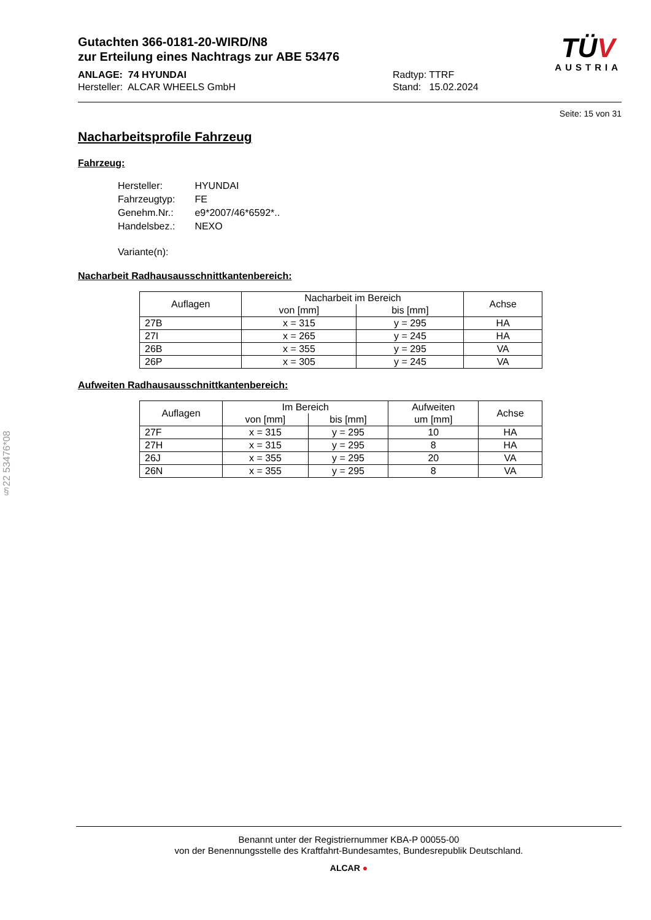Gutachten 366-0181-20-WIRD/N8
zur Erteilung eines Nachtrags zur ABE 53476
ANLAGE: 74 HYUNDAI
Hersteller: ALCAR WHEELS GmbH
Radtyp: TTRF
Stand: 15.02.2024
TÜV
AUSTRIA
Seite: 15 von 31
Nacharbeitsprofile Fahrzeug
Fahrzeug:
| Hersteller: | HYUNDAI |
| Fahrzeugtyp: | FE |
| Genehm.Nr.: | e9*2007/46*6592*.. |
| Handelsbez.: | NEXO |
| Variante(n): | |
Nacharbeit Radhausausschnittkantenbereich:
| Auflagen | Nacharbeit im Bereich | | Achse |
| --- | --- | --- | --- |
| | von [mm] | bis [mm] | |
| 27B | x = 315 | y = 295 | HA |
| 27I | x = 265 | y = 245 | HA |
| 26B | x = 355 | y = 295 | VA |
| 26P | x = 305 | y = 245 | VA |
Aufweiten Radhausausschnittkantenbereich:
| Auflagen | Im Bereich | | Aufweiten | Achse |
| --- | --- | --- | --- | --- |
| | von [mm] | bis [mm] | um [mm] | |
| 27F | x = 315 | y = 295 | 10 | HA |
| 27H | x = 315 | y = 295 | 8 | HA |
| 26J | x = 355 | y = 295 | 20 | VA |
| 26N | x = 355 | y = 295 | 8 | VA |
§22 53476*08
Benannt unter der Registriernummer KBA-P 00055-00
von der Benennungsstelle des Kraftfahrt-Bundesamtes, Bundesrepublik Deutschland.
ALCAR ●